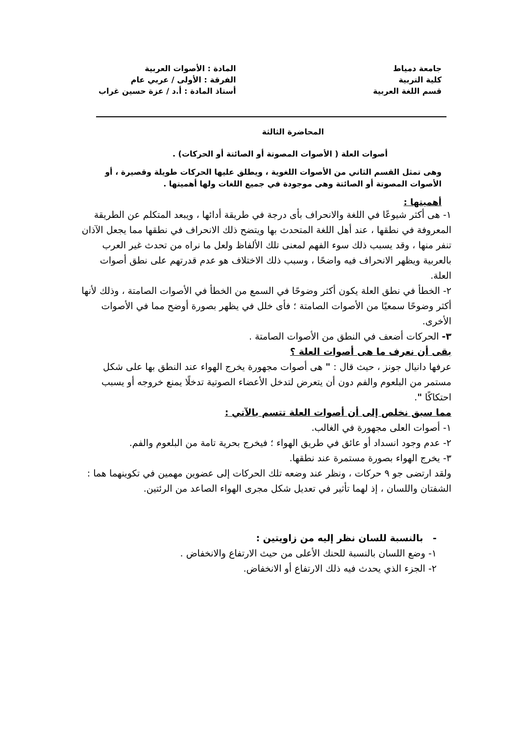جامعة دمياط
كلية التربية
قسم اللغة العربية
المادة : الأصوات العربية
الفرقة : الأولى / عربي عام
أستاذ المادة : أ.د / عزة حسين غراب
المحاضرة الثالثة
أصوات العلة ( الأصوات المصوتة أو الصائتة أو الحركات) .
وهى تمثل القسم الثاني من الأصوات اللغوية ، ويطلق عليها الحركات طويلة وقصيرة ، أو الأصوات المصوتة أو الصائتة وهى موجودة في جميع اللغات ولها أهميتها .
أهميتها :
١- هى أكثر شيوعًا في اللغة والانحراف بأى درجة في طريقة أدائها ، ويبعد المتكلم عن الطريقة المعروفة في نطقها ، عند أهل اللغة المتحدث بها ويتضح ذلك الانحراف في نطقها مما يجعل الآذان تنفر منها ، وقد يسبب ذلك سوء الفهم لمعنى تلك الألفاظ ولعل ما نراه من تحدث غير العرب بالعربية ويظهر الانحراف فيه واضحًا ، وسبب ذلك الاختلاف هو عدم قدرتهم على نطق أصوات العلة.
٢- الخطأ في نطق العلة يكون أكثر وضوحًا في السمع من الخطأ في الأصوات الصامتة ، وذلك لأنها أكثر وضوحًا سمعيًا من الأصوات الصامتة ؛ فأى خلل في يظهر بصورة أوضح مما في الأصوات الأخرى.
٣- الحركات أضعف في النطق من الأصوات الصامتة .
بقى أن نعرف ما هى أصوات العلة ؟
عرفها دانيال جونز ، حيث قال : " هى أصوات مجهورة يخرج الهواء عند النطق بها على شكل مستمر من البلعوم والفم دون أن يتعرض لتدخل الأعضاء الصوتية تدخلًا يمنع خروجه أو يسبب احتكاكًا ".
مما سبق نخلص إلى أن أصوات العلة تتسم بالآتي :
١- أصوات العلى مجهورة في الغالب.
٢- عدم وجود انسداد أو عائق في طريق الهواء ؛ فيخرج بحرية تامة من البلعوم والفم.
٣- يخرج الهواء بصورة مستمرة عند نطقها.
ولقد ارتضى جو ٩ حركات ، ونظر عند وضعه تلك الحركات إلى عضوين مهمين في تكوينهما هما : الشفتان واللسان ، إذ لهما تأثير في تعديل شكل مجرى الهواء الصاعد من الرئتين.
- بالنسبة للسان نظر إليه من زاويتين :
١- وضع اللسان بالنسبة للحنك الأعلى من حيث الارتفاع والانخفاض .
٢- الجزء الذي يحدث فيه ذلك الارتفاع أو الانخفاض.